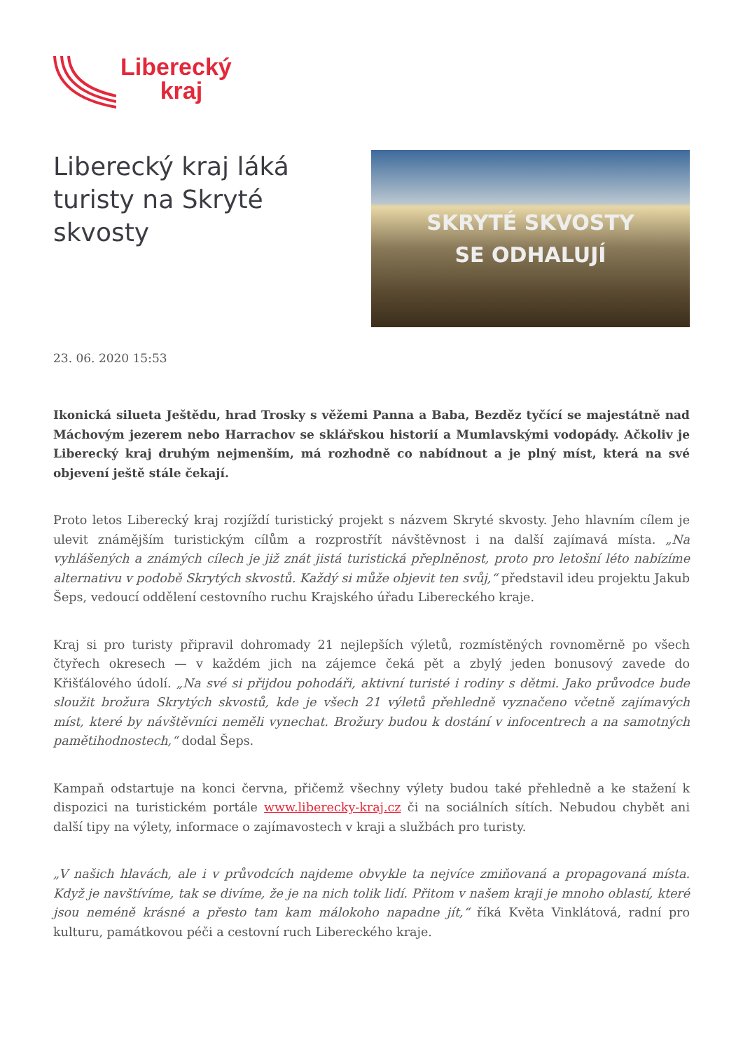Liberecký
kraj
Liberecký kraj láká turisty na Skryté skvosty
SKRYTÉ SKVOSTY
SE ODHALUJÍ
23. 06. 2020 15:53
Ikonická silueta Ještědu, hrad Trosky s věžemi Panna a Baba, Bezděz tyčící se majestátně nad Máchovým jezerem nebo Harrachov se sklářskou historií a Mumlavskými vodopády. Ačkoliv je Liberecký kraj druhým nejmenším, má rozhodně co nabídnout a je plný míst, která na své objevení ještě stále čekají.
Proto letos Liberecký kraj rozjíždí turistický projekt s názvem Skryté skvosty. Jeho hlavním cílem je ulevit známějším turistickým cílům a rozprostřít návštěvnost i na další zajímavá místa. „Na vyhlášených a známých cílech je již znát jistá turistická přeplněnost, proto pro letošní léto nabízíme alternativu v podobě Skrytých skvostů. Každý si může objevit ten svůj,“ představil ideu projektu Jakub Šeps, vedoucí oddělení cestovního ruchu Krajského úřadu Libereckého kraje.
Kraj si pro turisty připravil dohromady 21 nejlepších výletů, rozmístěných rovnoměrně po všech čtyřech okresech — v každém jich na zájemce čeká pět a zbylý jeden bonusový zavede do Křišťálového údolí. „Na své si přijdou pohodáři, aktivní turisté i rodiny s dětmi. Jako průvodce bude sloužit brožura Skrytých skvostů, kde je všech 21 výletů přehledně vyznačeno včetně zajímavých míst, které by návštěvníci neměli vynechat. Brožury budou k dostání v infocentrech a na samotných pamětihodnostech,“ dodal Šeps.
Kampaň odstartuje na konci června, přičemž všechny výlety budou také přehledně a ke stažení k dispozici na turistickém portále www.liberecky-kraj.cz či na sociálních sítích. Nebudou chybět ani další tipy na výlety, informace o zajímavostech v kraji a službách pro turisty.
„V našich hlavách, ale i v průvodcích najdeme obvykle ta nejvíce zmiňovaná a propagovaná místa. Když je navštívíme, tak se divíme, že je na nich tolik lidí. Přitom v našem kraji je mnoho oblastí, které jsou neméně krásné a přesto tam kam málokoho napadne jít,“ říká Květa Vinklátová, radní pro kulturu, památkovou péči a cestovní ruch Libereckého kraje.